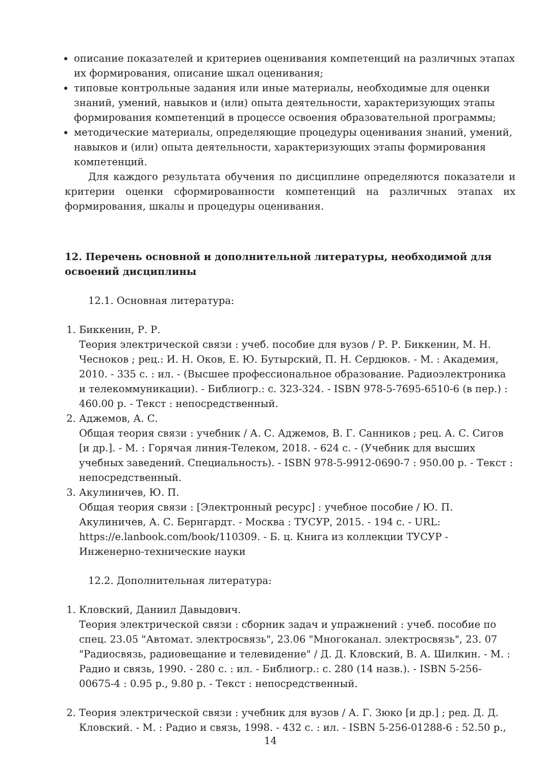описание показателей и критериев оценивания компетенций на различных этапах их формирования, описание шкал оценивания;
типовые контрольные задания или иные материалы, необходимые для оценки знаний, умений, навыков и (или) опыта деятельности, характеризующих этапы формирования компетенций в процессе освоения образовательной программы;
методические материалы, определяющие процедуры оценивания знаний, умений, навыков и (или) опыта деятельности, характеризующих этапы формирования компетенций.
Для каждого результата обучения по дисциплине определяются показатели и критерии оценки сформированности компетенций на различных этапах их формирования, шкалы и процедуры оценивания.
12. Перечень основной и дополнительной литературы, необходимой для освоений дисциплины
12.1. Основная литература:
1. Биккенин, Р. Р.
Теория электрической связи : учеб. пособие для вузов / Р. Р. Биккенин, М. Н. Чесноков ; рец.: И. Н. Оков, Е. Ю. Бутырский, П. Н. Сердюков. - М. : Академия, 2010. - 335 с. : ил. - (Высшее профессиональное образование. Радиоэлектроника и телекоммуникации). - Библиогр.: с. 323-324. - ISBN 978-5-7695-6510-6 (в пер.) : 460.00 р. - Текст : непосредственный.
2. Аджемов, А. С.
Общая теория связи : учебник / А. С. Аджемов, В. Г. Санников ; рец. А. С. Сигов [и др.]. - М. : Горячая линия-Телеком, 2018. - 624 с. - (Учебник для высших учебных заведений. Специальность). - ISBN 978-5-9912-0690-7 : 950.00 р. - Текст : непосредственный.
3. Акулиничев, Ю. П.
Общая теория связи : [Электронный ресурс] : учебное пособие / Ю. П. Акулиничев, А. С. Бернгардт. - Москва : ТУСУР, 2015. - 194 с. - URL: https://e.lanbook.com/book/110309. - Б. ц. Книга из коллекции ТУСУР - Инженерно-технические науки
12.2. Дополнительная литература:
1. Кловский, Даниил Давыдович.
Теория электрической связи : сборник задач и упражнений : учеб. пособие по спец. 23.05 "Автомат. электросвязь", 23.06 "Многоканал. электросвязь", 23. 07 "Радиосвязь, радиовещание и телевидение" / Д. Д. Кловский, В. А. Шилкин. - М. : Радио и связь, 1990. - 280 с. : ил. - Библиогр.: с. 280 (14 назв.). - ISBN 5-256-00675-4 : 0.95 р., 9.80 р. - Текст : непосредственный.
2. Теория электрической связи : учебник для вузов / А. Г. Зюко [и др.] ; ред. Д. Д. Кловский. - М. : Радио и связь, 1998. - 432 с. : ил. - ISBN 5-256-01288-6 : 52.50 р.,
14